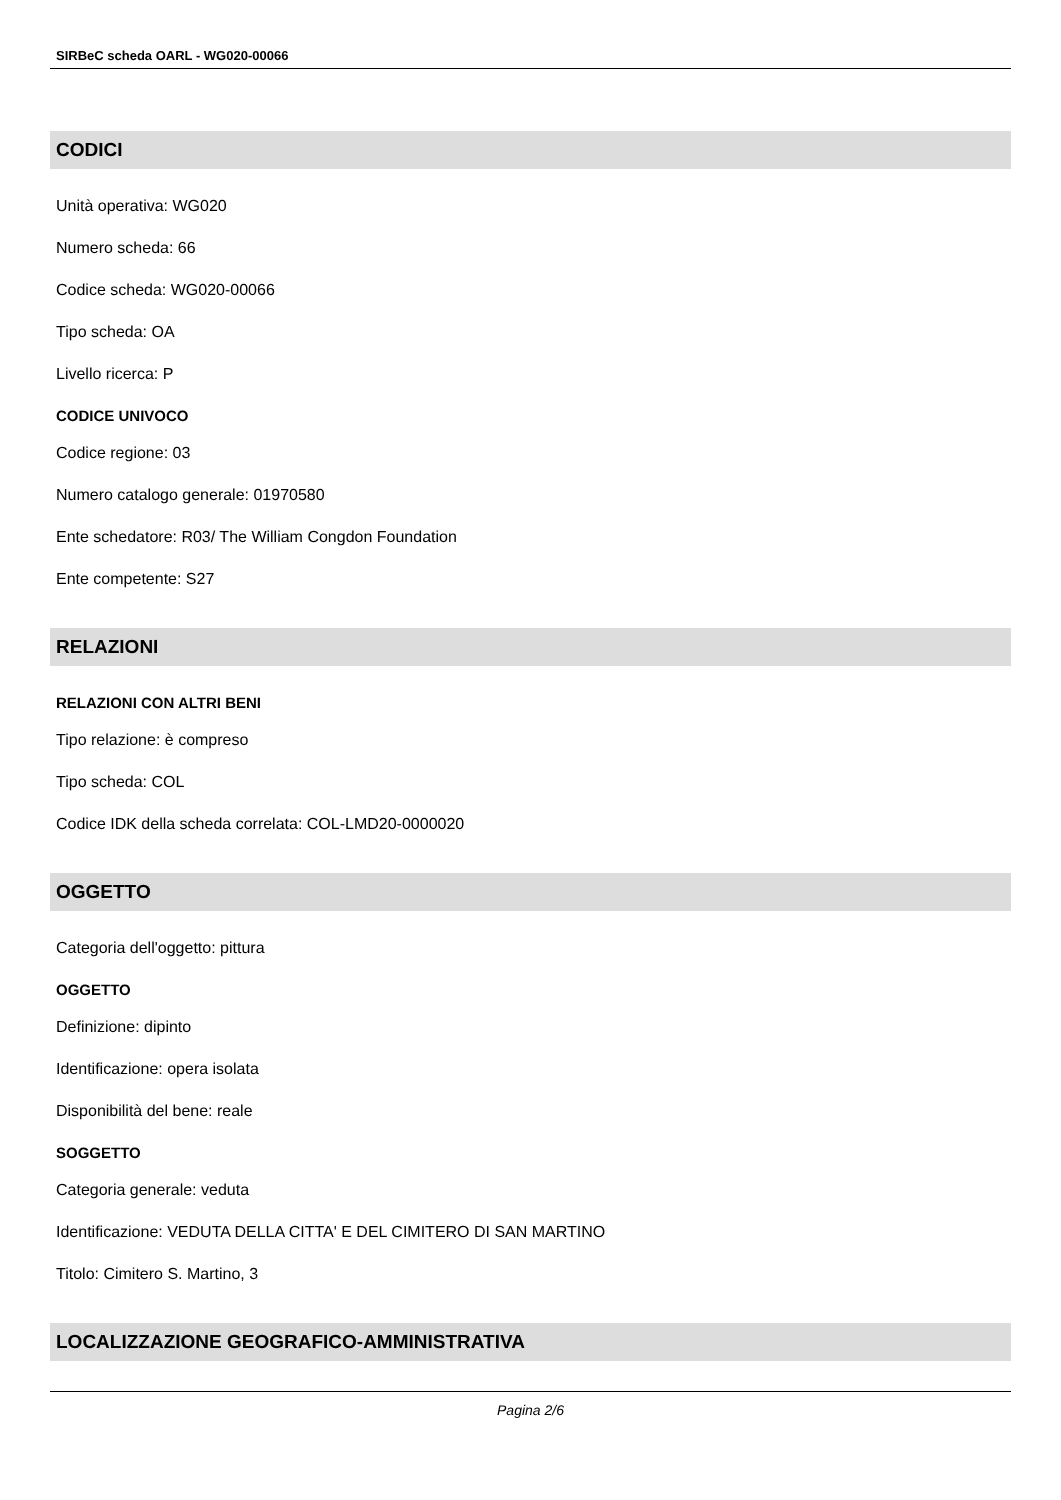SIRBeC scheda OARL - WG020-00066
CODICI
Unità operativa: WG020
Numero scheda: 66
Codice scheda: WG020-00066
Tipo scheda: OA
Livello ricerca: P
CODICE UNIVOCO
Codice regione: 03
Numero catalogo generale: 01970580
Ente schedatore: R03/ The William Congdon Foundation
Ente competente: S27
RELAZIONI
RELAZIONI CON ALTRI BENI
Tipo relazione: è compreso
Tipo scheda: COL
Codice IDK della scheda correlata: COL-LMD20-0000020
OGGETTO
Categoria dell'oggetto: pittura
OGGETTO
Definizione: dipinto
Identificazione: opera isolata
Disponibilità del bene: reale
SOGGETTO
Categoria generale: veduta
Identificazione: VEDUTA DELLA CITTA' E DEL CIMITERO DI SAN MARTINO
Titolo: Cimitero S. Martino, 3
LOCALIZZAZIONE GEOGRAFICO-AMMINISTRATIVA
Pagina 2/6